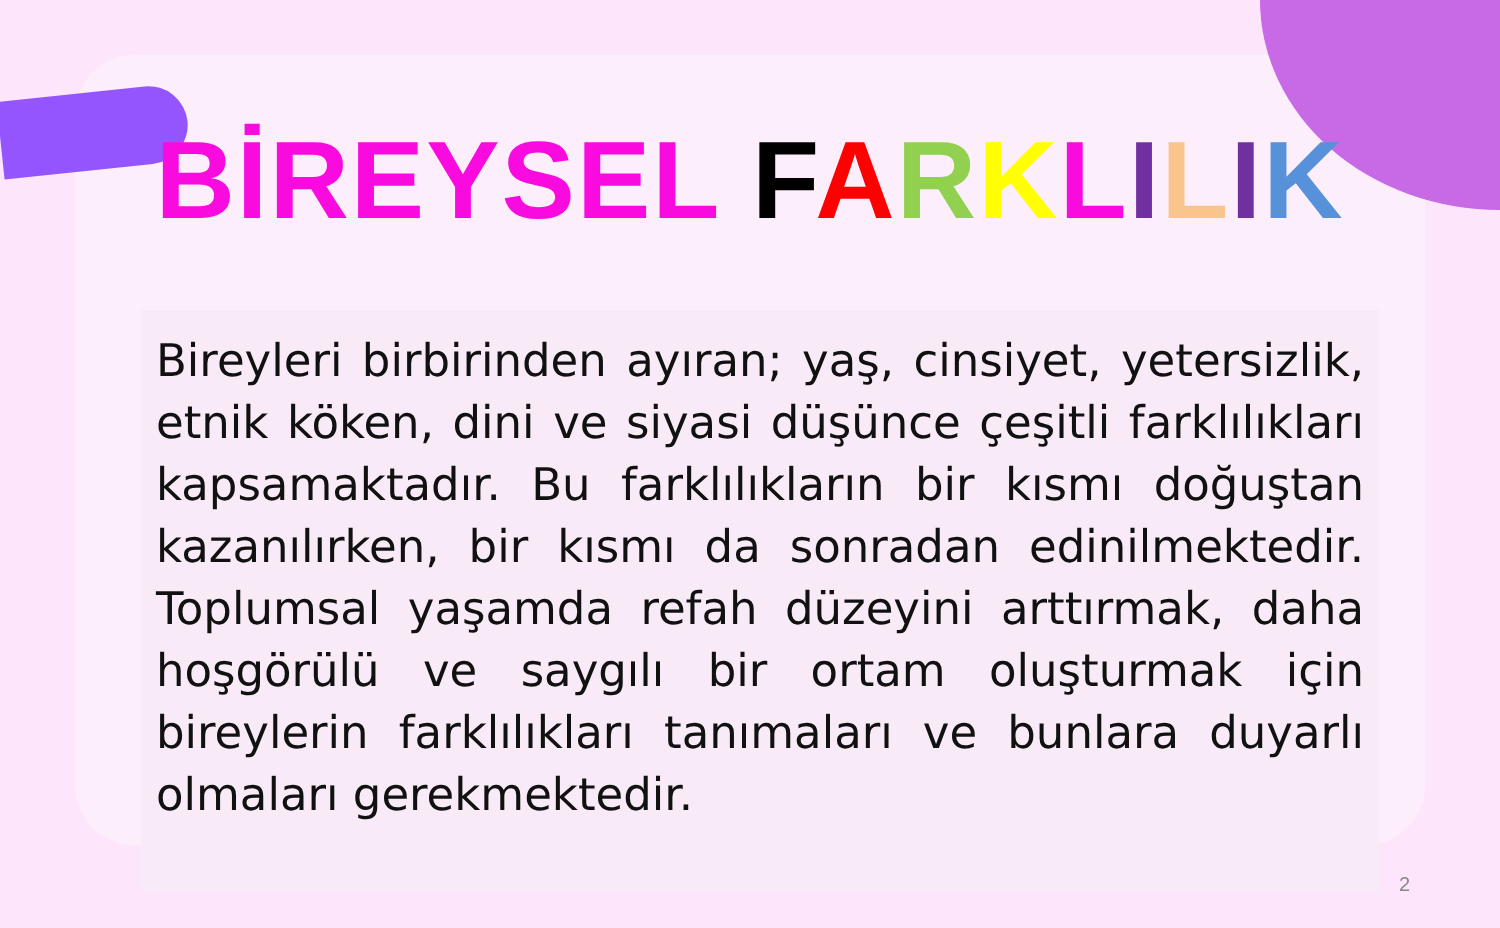BİREYSEL FARKLILIK
Bireyleri birbirinden ayıran; yaş, cinsiyet, yetersizlik, etnik köken, dini ve siyasi düşünce çeşitli farklılıkları kapsamaktadır. Bu farklılıkların bir kısmı doğuştan kazanılırken, bir kısmı da sonradan edinilmektedir. Toplumsal yaşamda refah düzeyini arttırmak, daha hoşgörülü ve saygılı bir ortam oluşturmak için bireylerin farklılıkları tanımaları ve bunlara duyarlı olmaları gerekmektedir.
2